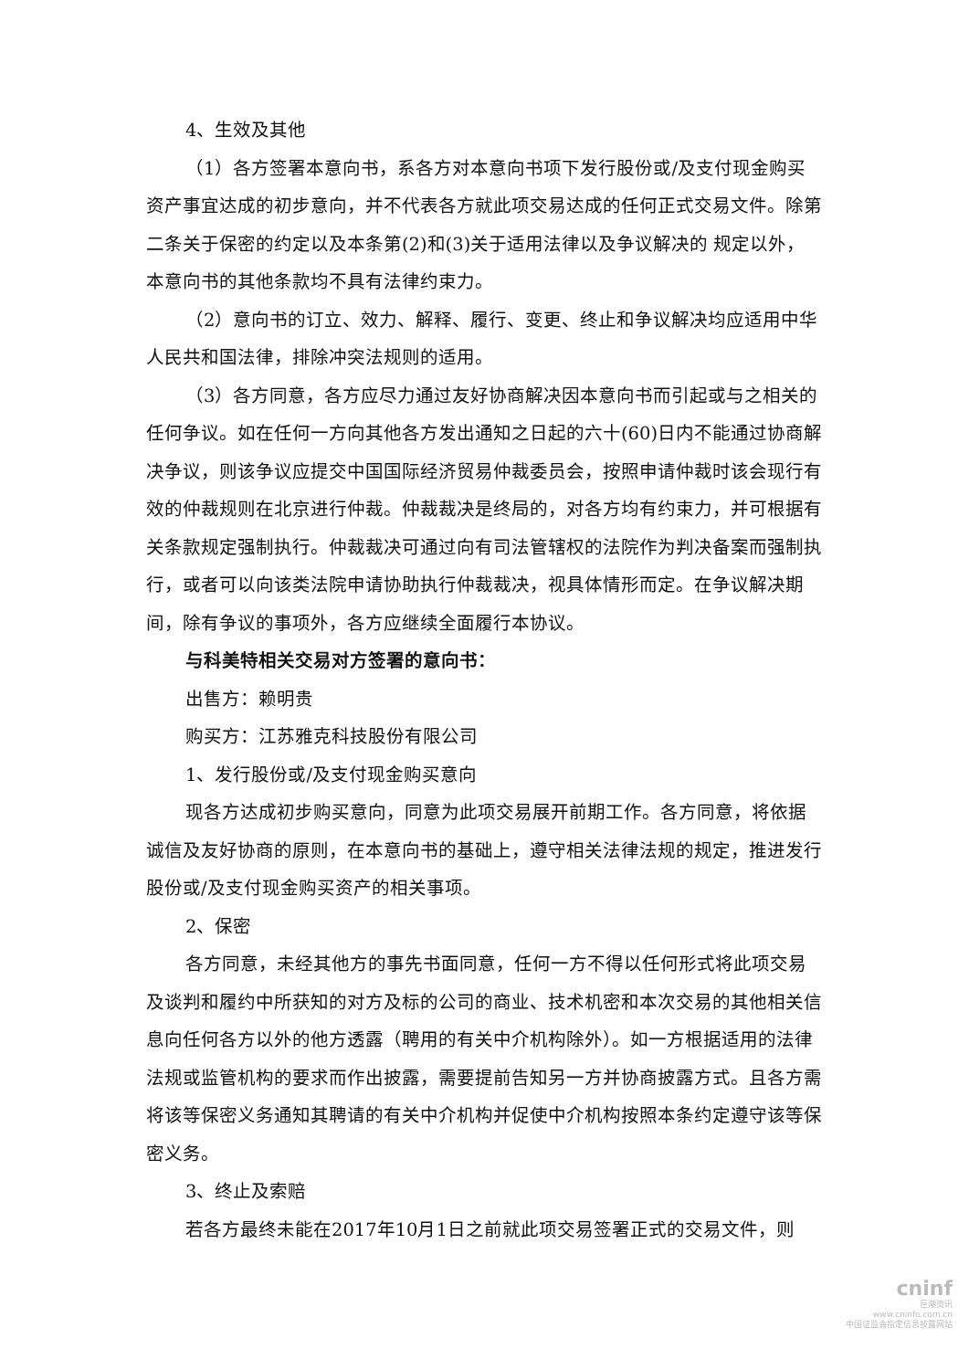4、生效及其他
（1）各方签署本意向书，系各方对本意向书项下发行股份或/及支付现金购买资产事宜达成的初步意向，并不代表各方就此项交易达成的任何正式交易文件。除第二条关于保密的约定以及本条第(2)和(3)关于适用法律以及争议解决的 规定以外，本意向书的其他条款均不具有法律约束力。
（2）意向书的订立、效力、解释、履行、变更、终止和争议解决均应适用中华人民共和国法律，排除冲突法规则的适用。
（3）各方同意，各方应尽力通过友好协商解决因本意向书而引起或与之相关的任何争议。如在任何一方向其他各方发出通知之日起的六十(60)日内不能通过协商解决争议，则该争议应提交中国国际经济贸易仲裁委员会，按照申请仲裁时该会现行有效的仲裁规则在北京进行仲裁。仲裁裁决是终局的，对各方均有约束力，并可根据有关条款规定强制执行。仲裁裁决可通过向有司法管辖权的法院作为判决备案而强制执行，或者可以向该类法院申请协助执行仲裁裁决，视具体情形而定。在争议解决期间，除有争议的事项外，各方应继续全面履行本协议。
与科美特相关交易对方签署的意向书：
出售方：赖明贵
购买方：江苏雅克科技股份有限公司
1、发行股份或/及支付现金购买意向
现各方达成初步购买意向，同意为此项交易展开前期工作。各方同意，将依据诚信及友好协商的原则，在本意向书的基础上，遵守相关法律法规的规定，推进发行股份或/及支付现金购买资产的相关事项。
2、保密
各方同意，未经其他方的事先书面同意，任何一方不得以任何形式将此项交易及谈判和履约中所获知的对方及标的公司的商业、技术机密和本次交易的其他相关信息向任何各方以外的他方透露（聘用的有关中介机构除外）。如一方根据适用的法律法规或监管机构的要求而作出披露，需要提前告知另一方并协商披露方式。且各方需将该等保密义务通知其聘请的有关中介机构并促使中介机构按照本条约定遵守该等保密义务。
3、终止及索赔
若各方最终未能在2017年10月1日之前就此项交易签署正式的交易文件，则
cninf
巨潮资讯
www.cninfo.com.cn
中国证监会指定信息披露网站